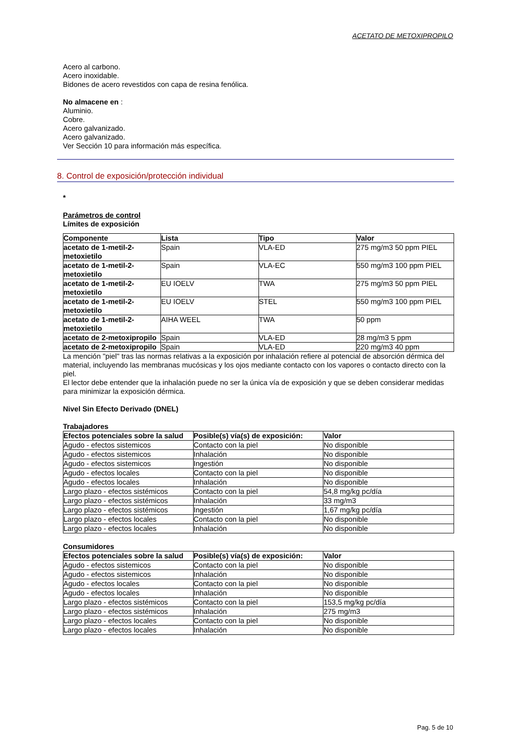ACETATO DE METOXIPROPILO
Acero al carbono.
Acero inoxidable.
Bidones de acero revestidos con capa de resina fenólica.
No almacene en :
Aluminio.
Cobre.
Acero galvanizado.
Acero galvanizado.
Ver Sección 10 para información más específica.
8. Control de exposición/protección individual
*
Parámetros de control
Límites de exposición
| Componente | Lista | Tipo | Valor |
| --- | --- | --- | --- |
| acetato de 1-metil-2- metoxietilo | Spain | VLA-ED | 275 mg/m3 50 ppm PIEL |
| acetato de 1-metil-2- metoxietilo | Spain | VLA-EC | 550 mg/m3 100 ppm PIEL |
| acetato de 1-metil-2- metoxietilo | EU IOELV | TWA | 275 mg/m3 50 ppm PIEL |
| acetato de 1-metil-2- metoxietilo | EU IOELV | STEL | 550 mg/m3 100 ppm PIEL |
| acetato de 1-metil-2- metoxietilo | AIHA WEEL | TWA | 50 ppm |
| acetato de 2-metoxipropilo | Spain | VLA-ED | 28 mg/m3 5 ppm |
| acetato de 2-metoxipropilo | Spain | VLA-ED | 220 mg/m3 40 ppm |
La mención "piel" tras las normas relativas a la exposición por inhalación refiere al potencial de absorción dérmica del material, incluyendo las membranas mucósicas y los ojos mediante contacto con los vapores o contacto directo con la piel.
El lector debe entender que la inhalación puede no ser la única vía de exposición y que se deben considerar medidas para minimizar la exposición dérmica.
Nivel Sin Efecto Derivado (DNEL)
Trabajadores
| Efectos potenciales sobre la salud | Posible(s) vía(s) de exposición: | Valor |
| --- | --- | --- |
| Agudo - efectos sistemicos | Contacto con la piel | No disponible |
| Agudo - efectos sistemicos | Inhalación | No disponible |
| Agudo - efectos sistemicos | Ingestión | No disponible |
| Agudo - efectos locales | Contacto con la piel | No disponible |
| Agudo - efectos locales | Inhalación | No disponible |
| Largo plazo - efectos sistémicos | Contacto con la piel | 54,8 mg/kg pc/día |
| Largo plazo - efectos sistémicos | Inhalación | 33 mg/m3 |
| Largo plazo - efectos sistémicos | Ingestión | 1,67 mg/kg pc/día |
| Largo plazo - efectos locales | Contacto con la piel | No disponible |
| Largo plazo - efectos locales | Inhalación | No disponible |
Consumidores
| Efectos potenciales sobre la salud | Posible(s) vía(s) de exposición: | Valor |
| --- | --- | --- |
| Agudo - efectos sistemicos | Contacto con la piel | No disponible |
| Agudo - efectos sistemicos | Inhalación | No disponible |
| Agudo - efectos locales | Contacto con la piel | No disponible |
| Agudo - efectos locales | Inhalación | No disponible |
| Largo plazo - efectos sistémicos | Contacto con la piel | 153,5 mg/kg pc/día |
| Largo plazo - efectos sistémicos | Inhalación | 275 mg/m3 |
| Largo plazo - efectos locales | Contacto con la piel | No disponible |
| Largo plazo - efectos locales | Inhalación | No disponible |
Pag. 5 de 10